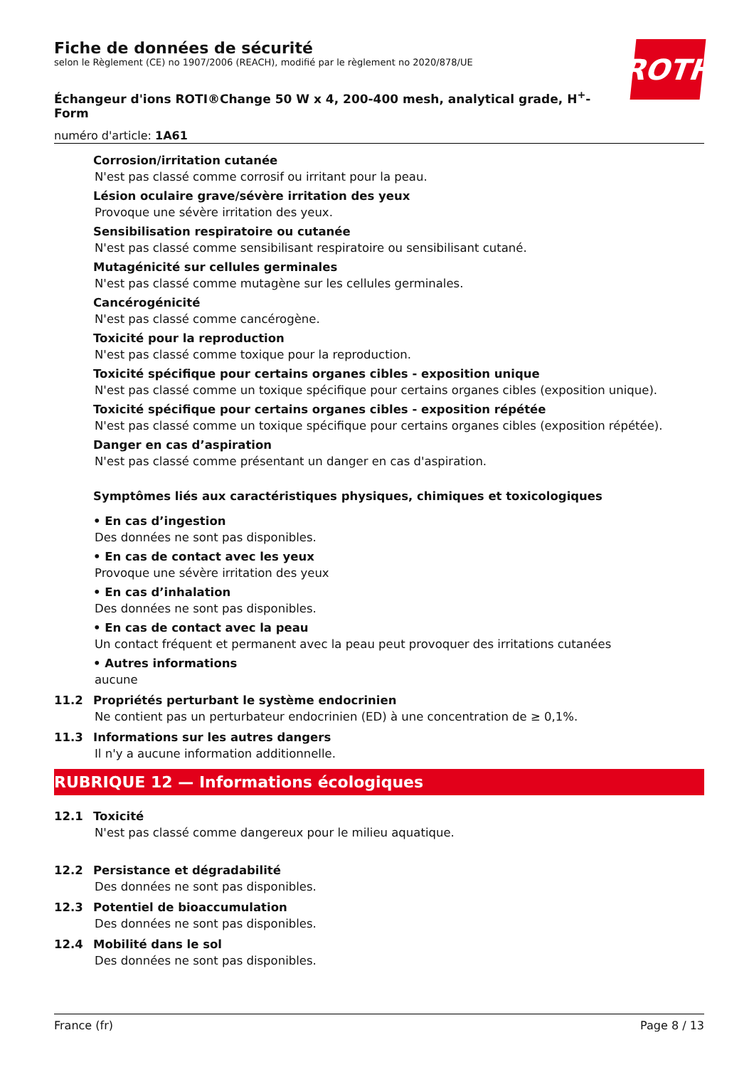ROTH
Fiche de données de sécurité
selon le Règlement (CE) no 1907/2006 (REACH), modifié par le règlement no 2020/878/UE
Échangeur d'ions ROTI®Change 50 W x 4, 200-400 mesh, analytical grade, H<sup>+</sup>-
Form
numéro d'article: 1A61
Corrosion/irritation cutanée
N'est pas classé comme corrosif ou irritant pour la peau.
Lésion oculaire grave/sévère irritation des yeux
Provoque une sévère irritation des yeux.
Sensibilisation respiratoire ou cutanée
N'est pas classé comme sensibilisant respiratoire ou sensibilisant cutané.
Mutagénicité sur cellules germinales
N'est pas classé comme mutagène sur les cellules germinales.
Cancérogénicité
N'est pas classé comme cancérogène.
Toxicité pour la reproduction
N'est pas classé comme toxique pour la reproduction.
Toxicité spécifique pour certains organes cibles - exposition unique
N'est pas classé comme un toxique spécifique pour certains organes cibles (exposition unique).
Toxicité spécifique pour certains organes cibles - exposition répétée
N'est pas classé comme un toxique spécifique pour certains organes cibles (exposition répétée).
Danger en cas d’aspiration
N'est pas classé comme présentant un danger en cas d'aspiration.
Symptômes liés aux caractéristiques physiques, chimiques et toxicologiques
• En cas d’ingestion
Des données ne sont pas disponibles.
• En cas de contact avec les yeux
Provoque une sévère irritation des yeux
• En cas d’inhalation
Des données ne sont pas disponibles.
• En cas de contact avec la peau
Un contact fréquent et permanent avec la peau peut provoquer des irritations cutanées
• Autres informations
aucune
11.2 Propriétés perturbant le système endocrinien
Ne contient pas un perturbateur endocrinien (ED) à une concentration de ≥ 0,1%.
11.3 Informations sur les autres dangers
Il n'y a aucune information additionnelle.
RUBRIQUE 12 — Informations écologiques
12.1 Toxicité
N'est pas classé comme dangereux pour le milieu aquatique.
12.2 Persistance et dégradabilité
Des données ne sont pas disponibles.
12.3 Potentiel de bioaccumulation
Des données ne sont pas disponibles.
12.4 Mobilité dans le sol
Des données ne sont pas disponibles.
France (fr) Page 8 / 13